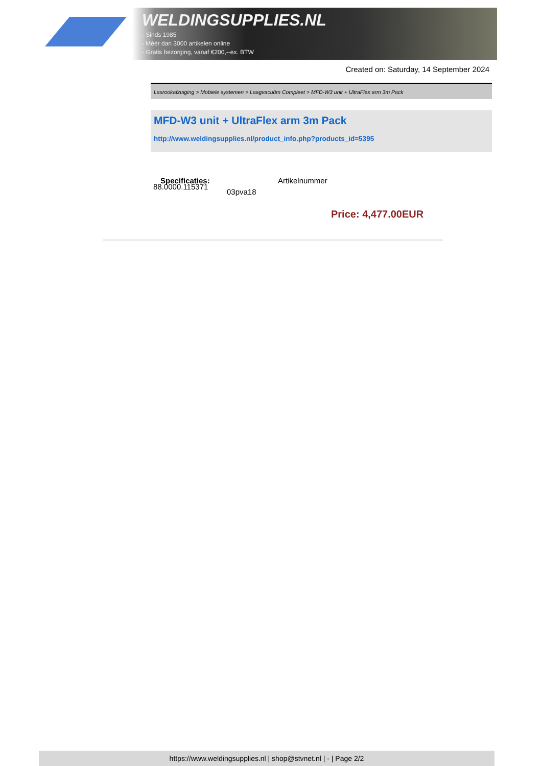WELDINGSUPPLIES.NL
- Sinds 1985
- Méér dan 3000 artikelen online
- Gratis bezorging, vanaf €200,--ex. BTW
Created on: Saturday, 14 September 2024
Lasrookafzuiging > Mobiele systemen > Laagvacuüm Compleet > MFD-W3 unit + UltraFlex arm 3m Pack
MFD-W3 unit + UltraFlex arm 3m Pack
http://www.weldingsupplies.nl/product_info.php?products_id=5395
Specificaties: Artikelnummer
88.0000.115371
03pva18
Price: 4,477.00EUR
https://www.weldingsupplies.nl | shop@stvnet.nl | - | Page 2/2